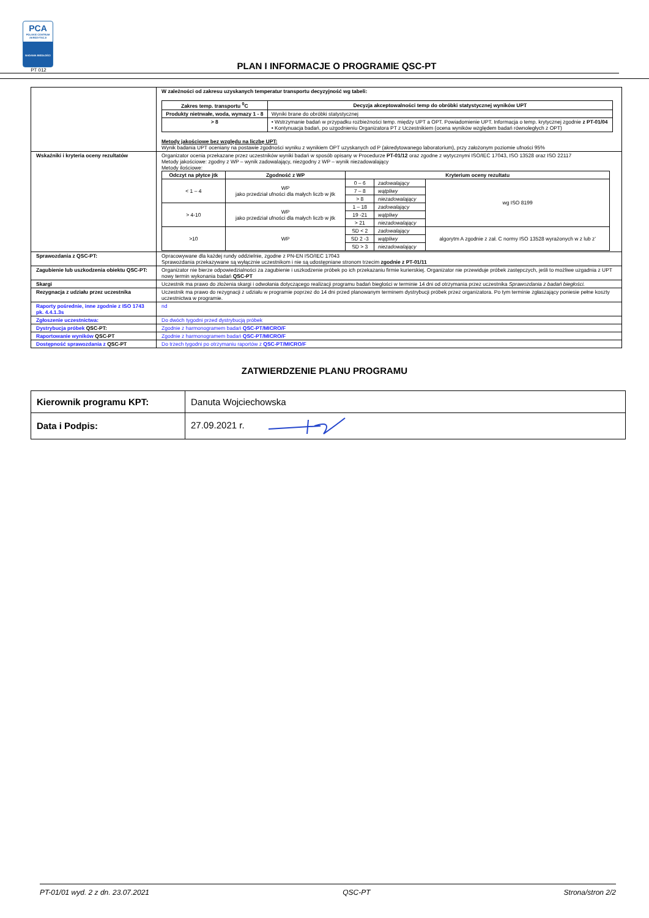PCA
POLSKIE CENTRUM AKREDYTACJI
BADANIA BIEGŁOŚCI
PT 012
PLAN I INFORMACJE O PROGRAMIE QSC-PT
| | W zależności od zakresu uzyskanych temperatur transportu decyzyjność wg tabeli: / Zakres temp. transportu <sup>0</sup>C / Decyzja akceptowalności temp do obróbki statystycznej wyników UPT / / --- / --- / / Produkty nietrwałe, woda, wymazy 1 - 8 / Wyniki brane do obróbki statystycznej / / > 8 / • Wstrzymanie badań w przypadku rozbieżności temp. między UPT a OPT. Powiadomienie UPT. Informacja o temp. krytycznej zgodnie z PT-01/04 • Kontynuacja badań, po uzgodnieniu Organizatora PT z Uczestnikiem (ocena wyników względem badań równoległych z OPT) / Metody jakościowe bez względu na liczbę UPT: Wynik badania UPT oceniany na postawie zgodności wyniku z wynikiem OPT uzyskanych od P (akredytowanego laboratorium), przy założonym poziomie ufności 95% |
| Wskaźniki i kryteria oceny rezultatów | Organizator ocenia przekazane przez uczestników wyniki badań w sposób opisany w Procedurze PT-01/12 oraz zgodne z wytycznymi ISO/IEC 17043, ISO 13528 oraz ISO 22117 Metody jakościowe: zgodny z WP – wynik zadowalający, niezgodny z WP – wynik niezadowalający Metody ilościowe: / Odczyt na płytce jtk / Zgodność z WP / Kryterium oceny rezultatu / / / / --- / --- / --- / --- / --- / / < 1 – 4 / WP jako przedział ufności dla małych liczb w jtk / 0 – 6 / zadowalający / wg ISO 8199 / / / / 7 – 8 / wątpliwy / / / / / > 8 / niezadowalający / / / > 4-10 / WP jako przedział ufności dla małych liczb w jtk / 1 – 18 / zadowalający / / / / / 19 -21 / wątpliwy / / / / / > 21 / niezadowalający / / / >10 / WP / SD < 2 / zadowalający / algorytm A zgodnie z zał. C normy ISO 13528 wyrażonych w z lub z’ / / / / SD 2 -3 / wątpliwy / / / / / SD > 3 / niezadowalający / / |
| Sprawozdania z QSC-PT: | Opracowywane dla każdej rundy oddzielnie, zgodne z PN-EN ISO/IEC 17043 Sprawozdania przekazywane są wyłącznie uczestnikom i nie są udostępniane stronom trzecim zgodnie z PT-01/11 |
| Zagubienie lub uszkodzenia obiektu QSC-PT: | Organizator nie bierze odpowiedzialności za zagubienie i uszkodzenie próbek po ich przekazaniu firmie kurierskiej. Organizator nie przewiduje próbek zastępczych, jeśli to możliwe uzgadnia z UPT nowy termin wykonania badań QSC-PT |
| Skargi | Uczestnik ma prawo do złożenia skargi i odwołania dotyczącego realizacji programu badań biegłości w terminie 14 dni od otrzymania przez uczestnika Sprawozdania z badań biegłości. |
| Rezygnacja z udziału przez uczestnika | Uczestnik ma prawo do rezygnacji z udziału w programie poprzez do 14 dni przed planowanym terminem dystrybucji próbek przez organizatora. Po tym terminie zgłaszający poniesie pełne koszty uczestnictwa w programie. |
| Raporty pośrednie, inne zgodnie z ISO 1743 pk. 4.4.1.3s | nd |
| Zgłoszenie uczestnictwa: | Do dwóch tygodni przed dystrybucją próbek |
| Dystrybucja próbek QSC-PT: | Zgodnie z harmonogramem badań QSC-PT/MICRO/F |
| Raportowanie wyników QSC-PT | Zgodnie z harmonogramem badań QSC-PT/MICRO/F |
| Dostępność sprawozdania z QSC-PT | Do trzech tygodni po otrzymaniu raportów z QSC-PT/MICRO/F |
ZATWIERDZENIE PLANU PROGRAMU
| Kierownik programu KPT: | Danuta Wojciechowska |
| Data i Podpis: | 27.09.2021 r. |
PT-01/01 wyd. 2 z dn. 23.07.2021 QSC-PT Strona/stron 2/2